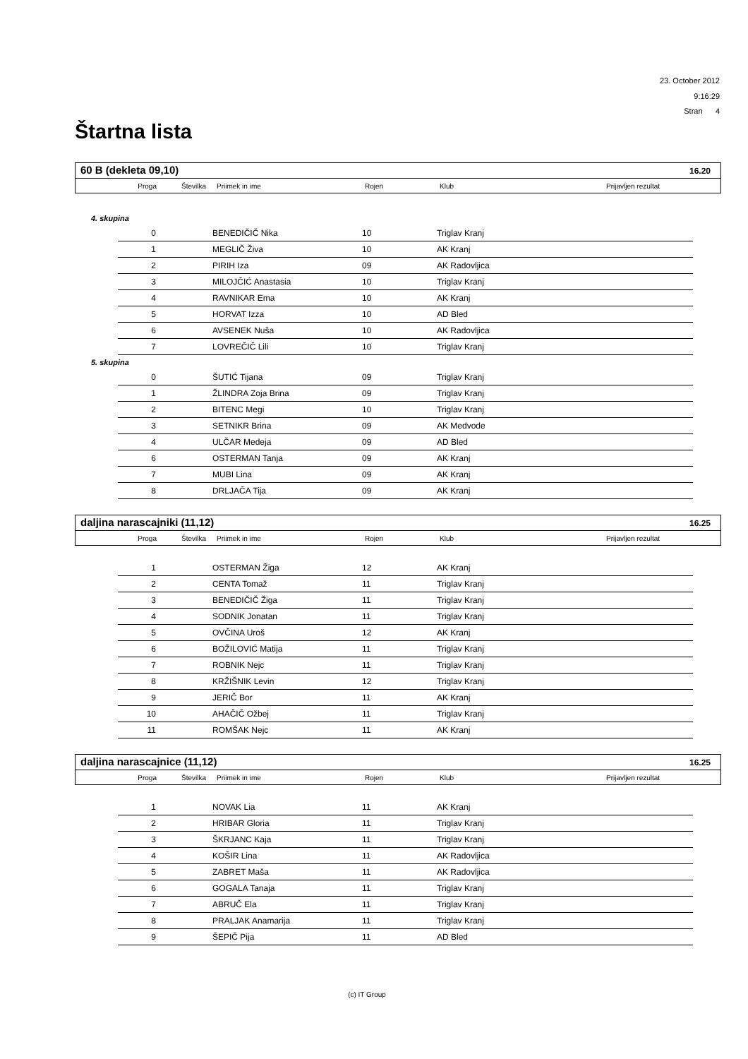23. October 2012
9:16:29
Stran 4
Štartna lista
60 B (dekleta 09,10) 16.20
| Proga | Številka | Priimek in ime | Rojen | Klub | Prijavljen rezultat |
4. skupina
| 0 | | BENEDIČIČ Nika | 10 | Triglav Kranj |
| 1 | | MEGLIČ Živa | 10 | AK Kranj |
| 2 | | PIRIH Iza | 09 | AK Radovljica |
| 3 | | MILOJČIĆ Anastasia | 10 | Triglav Kranj |
| 4 | | RAVNIKAR Ema | 10 | AK Kranj |
| 5 | | HORVAT Izza | 10 | AD Bled |
| 6 | | AVSENEK Nuša | 10 | AK Radovljica |
| 7 | | LOVREČIČ Lili | 10 | Triglav Kranj |
5. skupina
| 0 | | ŠUTIĆ Tijana | 09 | Triglav Kranj |
| 1 | | ŽLINDRA Zoja Brina | 09 | Triglav Kranj |
| 2 | | BITENC Megi | 10 | Triglav Kranj |
| 3 | | SETNIKR Brina | 09 | AK Medvode |
| 4 | | ULČAR Medeja | 09 | AD Bled |
| 6 | | OSTERMAN Tanja | 09 | AK Kranj |
| 7 | | MUBI Lina | 09 | AK Kranj |
| 8 | | DRLJAČA Tija | 09 | AK Kranj |
daljina narascajniki (11,12) 16.25
| Proga | Številka | Priimek in ime | Rojen | Klub | Prijavljen rezultat |
| 1 | | OSTERMAN Žiga | 12 | AK Kranj |
| 2 | | CENTA Tomaž | 11 | Triglav Kranj |
| 3 | | BENEDIČIČ Žiga | 11 | Triglav Kranj |
| 4 | | SODNIK Jonatan | 11 | Triglav Kranj |
| 5 | | OVČINA Uroš | 12 | AK Kranj |
| 6 | | BOŽILOVIĆ Matija | 11 | Triglav Kranj |
| 7 | | ROBNIK Nejc | 11 | Triglav Kranj |
| 8 | | KRŽIŠNIK Levin | 12 | Triglav Kranj |
| 9 | | JERIČ Bor | 11 | AK Kranj |
| 10 | | AHAČIČ Ožbej | 11 | Triglav Kranj |
| 11 | | ROMŠAK Nejc | 11 | AK Kranj |
daljina narascajnice (11,12) 16.25
| Proga | Številka | Priimek in ime | Rojen | Klub | Prijavljen rezultat |
| 1 | | NOVAK Lia | 11 | AK Kranj |
| 2 | | HRIBAR Gloria | 11 | Triglav Kranj |
| 3 | | ŠKRJANC Kaja | 11 | Triglav Kranj |
| 4 | | KOŠIR Lina | 11 | AK Radovljica |
| 5 | | ZABRET Maša | 11 | AK Radovljica |
| 6 | | GOGALA Tanaja | 11 | Triglav Kranj |
| 7 | | ABRUČ Ela | 11 | Triglav Kranj |
| 8 | | PRALJAK Anamarija | 11 | Triglav Kranj |
| 9 | | ŠEPIČ Pija | 11 | AD Bled |
(c) IT Group